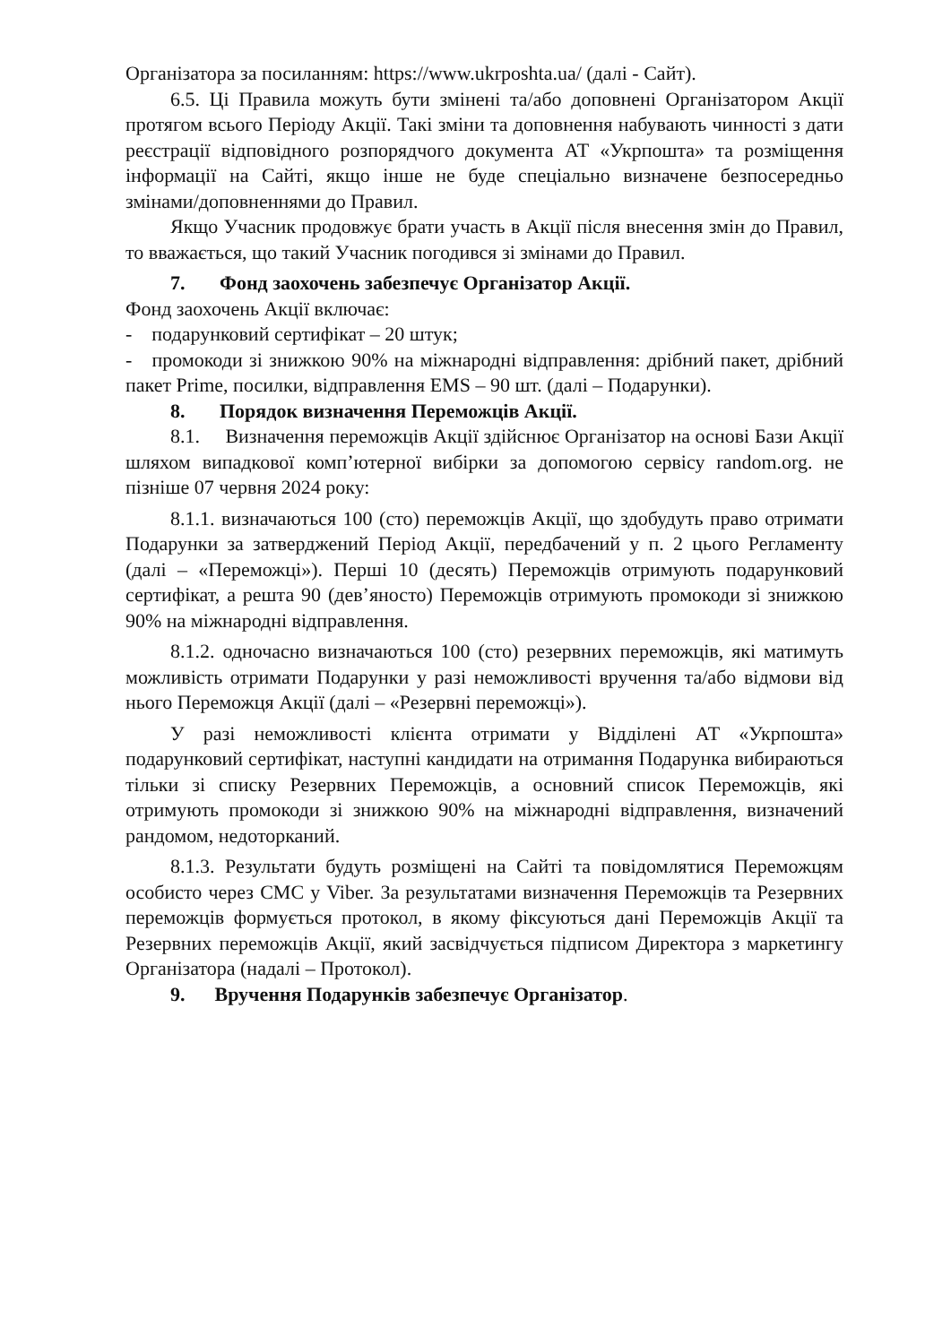Організатора за посиланням: https://www.ukrposhta.ua/ (далі - Сайт).
6.5. Ці Правила можуть бути змінені та/або доповнені Організатором Акції протягом всього Періоду Акції. Такі зміни та доповнення набувають чинності з дати реєстрації відповідного розпорядчого документа АТ «Укрпошта» та розміщення інформації на Сайті, якщо інше не буде спеціально визначене безпосередньо змінами/доповненнями до Правил.
Якщо Учасник продовжує брати участь в Акції після внесення змін до Правил, то вважається, що такий Учасник погодився зі змінами до Правил.
7. Фонд заохочень забезпечує Організатор Акції.
Фонд заохочень Акції включає:
- подарунковий сертифікат – 20 штук;
- промокоди зі знижкою 90% на міжнародні відправлення: дрібний пакет, дрібний пакет Prime, посилки, відправлення EMS – 90 шт. (далі – Подарунки).
8. Порядок визначення Переможців Акції.
8.1. Визначення переможців Акції здійснює Організатор на основі Бази Акції шляхом випадкової комп’ютерної вибірки за допомогою сервісу random.org. не пізніше 07 червня 2024 року:
8.1.1. визначаються 100 (сто) переможців Акції, що здобудуть право отримати Подарунки за затверджений Період Акції, передбачений у п. 2 цього Регламенту (далі – «Переможці»). Перші 10 (десять) Переможців отримують подарунковий сертифікат, а решта 90 (дев’яносто) Переможців отримують промокоди зі знижкою 90% на міжнародні відправлення.
8.1.2. одночасно визначаються 100 (сто) резервних переможців, які матимуть можливість отримати Подарунки у разі неможливості вручення та/або відмови від нього Переможця Акції (далі – «Резервні переможці»).
У разі неможливості клієнта отримати у Відділені АТ «Укрпошта» подарунковий сертифікат, наступні кандидати на отримання Подарунка вибираються тільки зі списку Резервних Переможців, а основний список Переможців, які отримують промокоди зі знижкою 90% на міжнародні відправлення, визначений рандомом, недоторканий.
8.1.3. Результати будуть розміщені на Сайті та повідомлятися Переможцям особисто через СМС у Viber. За результатами визначення Переможців та Резервних переможців формується протокол, в якому фіксуються дані Переможців Акції та Резервних переможців Акції, який засвідчується підписом Директора з маркетингу Організатора (надалі – Протокол).
9. Вручення Подарунків забезпечує Організатор.